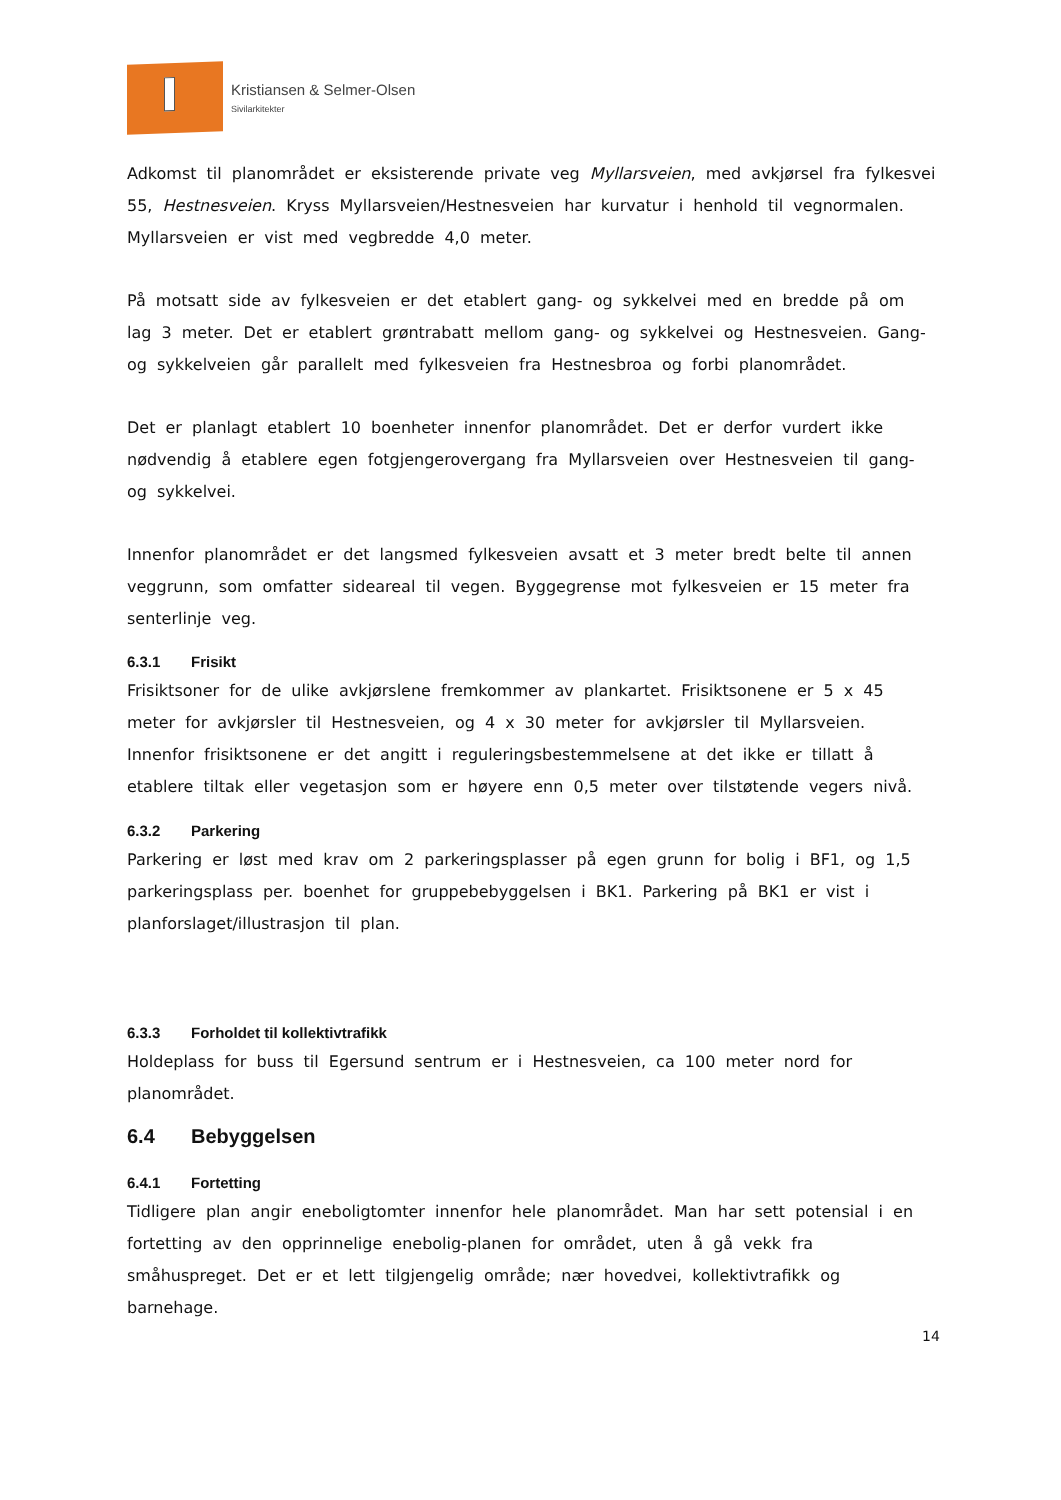Kristiansen & Selmer-Olsen
Sivilarkitekter
Adkomst til planområdet er eksisterende private veg Myllarsveien, med avkjørsel fra fylkesvei 55, Hestnesveien. Kryss Myllarsveien/Hestnesveien har kurvatur i henhold til vegnormalen. Myllarsveien er vist med vegbredde 4,0 meter.
På motsatt side av fylkesveien er det etablert gang- og sykkelvei med en bredde på om lag 3 meter. Det er etablert grøntrabatt mellom gang- og sykkelvei og Hestnesveien. Gang- og sykkelveien går parallelt med fylkesveien fra Hestnesbroa og forbi planområdet.
Det er planlagt etablert 10 boenheter innenfor planområdet. Det er derfor vurdert ikke nødvendig å etablere egen fotgjengerovergang fra Myllarsveien over Hestnesveien til gang- og sykkelvei.
Innenfor planområdet er det langsmed fylkesveien avsatt et 3 meter bredt belte til annen veggrunn, som omfatter sideareal til vegen. Byggegrense mot fylkesveien er 15 meter fra senterlinje veg.
6.3.1 Frisikt
Frisiktsoner for de ulike avkjørslene fremkommer av plankartet. Frisiktsonene er 5 x 45 meter for avkjørsler til Hestnesveien, og 4 x 30 meter for avkjørsler til Myllarsveien. Innenfor frisiktsonene er det angitt i reguleringsbestemmelsene at det ikke er tillatt å etablere tiltak eller vegetasjon som er høyere enn 0,5 meter over tilstøtende vegers nivå.
6.3.2 Parkering
Parkering er løst med krav om 2 parkeringsplasser på egen grunn for bolig i BF1, og 1,5 parkeringsplass per. boenhet for gruppebebyggelsen i BK1. Parkering på BK1 er vist i planforslaget/illustrasjon til plan.
6.3.3 Forholdet til kollektivtrafikk
Holdeplass for buss til Egersund sentrum er i Hestnesveien, ca 100 meter nord for planområdet.
6.4 Bebyggelsen
6.4.1 Fortetting
Tidligere plan angir eneboligtomter innenfor hele planområdet. Man har sett potensial i en fortetting av den opprinnelige enebolig-planen for området, uten å gå vekk fra småhuspreget. Det er et lett tilgjengelig område; nær hovedvei, kollektivtrafikk og barnehage.
14